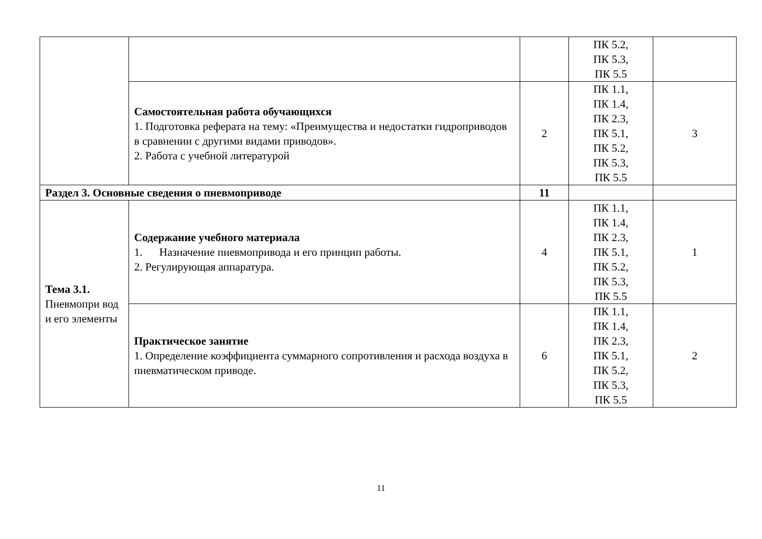| | | | ПК 5.2, ПК 5.3, ПК 5.5 | |
| | Самостоятельная работа обучающихся 1. Подготовка реферата на тему: «Преимущества и недостатки гидроприводов в сравнении с другими видами приводов». 2. Работа с учебной литературой | 2 | ПК 1.1, ПК 1.4, ПК 2.3, ПК 5.1, ПК 5.2, ПК 5.3, ПК 5.5 | 3 |
| Раздел 3. Основные сведения о пневмоприводе | | 11 | | |
| Тема 3.1. Пневмопри вод и его элементы | Содержание учебного материала 1. Назначение пневмопривода и его принцип работы. 2. Регулирующая аппаратура. | 4 | ПК 1.1, ПК 1.4, ПК 2.3, ПК 5.1, ПК 5.2, ПК 5.3, ПК 5.5 | 1 |
| | Практическое занятие 1. Определение коэффициента суммарного сопротивления и расхода воздуха в пневматическом приводе. | 6 | ПК 1.1, ПК 1.4, ПК 2.3, ПК 5.1, ПК 5.2, ПК 5.3, ПК 5.5 | 2 |
11